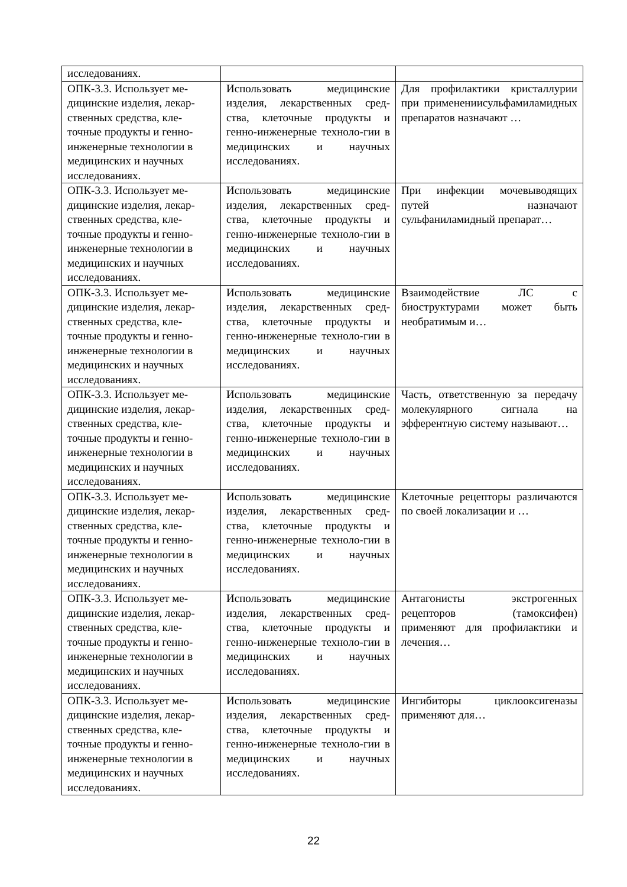| исследованиях. | | |
| ОПК-3.3. Использует ме-дицинские изделия, лекар-ственных средства, кле-точные продукты и генно-инженерные технологии в медицинских и научных исследованиях. | Использовать медицинские изделия, лекарственных сред-ства, клеточные продукты и генно-инженерные техноло-гии в медицинских и научных исследованиях. | Для профилактики кристаллурии при применениисульфамиламидных препаратов назначают … |
| ОПК-3.3. Использует ме-дицинские изделия, лекар-ственных средства, кле-точные продукты и генно-инженерные технологии в медицинских и научных исследованиях. | Использовать медицинские изделия, лекарственных сред-ства, клеточные продукты и генно-инженерные техноло-гии в медицинских и научных исследованиях. | При инфекции мочевыводящих путей назначают сульфаниламидный препарат… |
| ОПК-3.3. Использует ме-дицинские изделия, лекар-ственных средства, кле-точные продукты и генно-инженерные технологии в медицинских и научных исследованиях. | Использовать медицинские изделия, лекарственных сред-ства, клеточные продукты и генно-инженерные техноло-гии в медицинских и научных исследованиях. | Взаимодействие ЛС с биоструктурами может быть необратимым и… |
| ОПК-3.3. Использует ме-дицинские изделия, лекар-ственных средства, кле-точные продукты и генно-инженерные технологии в медицинских и научных исследованиях. | Использовать медицинские изделия, лекарственных сред-ства, клеточные продукты и генно-инженерные техноло-гии в медицинских и научных исследованиях. | Часть, ответственную за передачу молекулярного сигнала на эфферентную систему называют… |
| ОПК-3.3. Использует ме-дицинские изделия, лекар-ственных средства, кле-точные продукты и генно-инженерные технологии в медицинских и научных исследованиях. | Использовать медицинские изделия, лекарственных сред-ства, клеточные продукты и генно-инженерные техноло-гии в медицинских и научных исследованиях. | Клеточные рецепторы различаются по своей локализации и … |
| ОПК-3.3. Использует ме-дицинские изделия, лекар-ственных средства, кле-точные продукты и генно-инженерные технологии в медицинских и научных исследованиях. | Использовать медицинские изделия, лекарственных сред-ства, клеточные продукты и генно-инженерные техноло-гии в медицинских и научных исследованиях. | Антагонисты экстрогенных рецепторов (тамоксифен) применяют для профилактики и лечения… |
| ОПК-3.3. Использует ме-дицинские изделия, лекар-ственных средства, кле-точные продукты и генно-инженерные технологии в медицинских и научных исследованиях. | Использовать медицинские изделия, лекарственных сред-ства, клеточные продукты и генно-инженерные техноло-гии в медицинских и научных исследованиях. | Ингибиторы циклооксигеназы применяют для… |
22